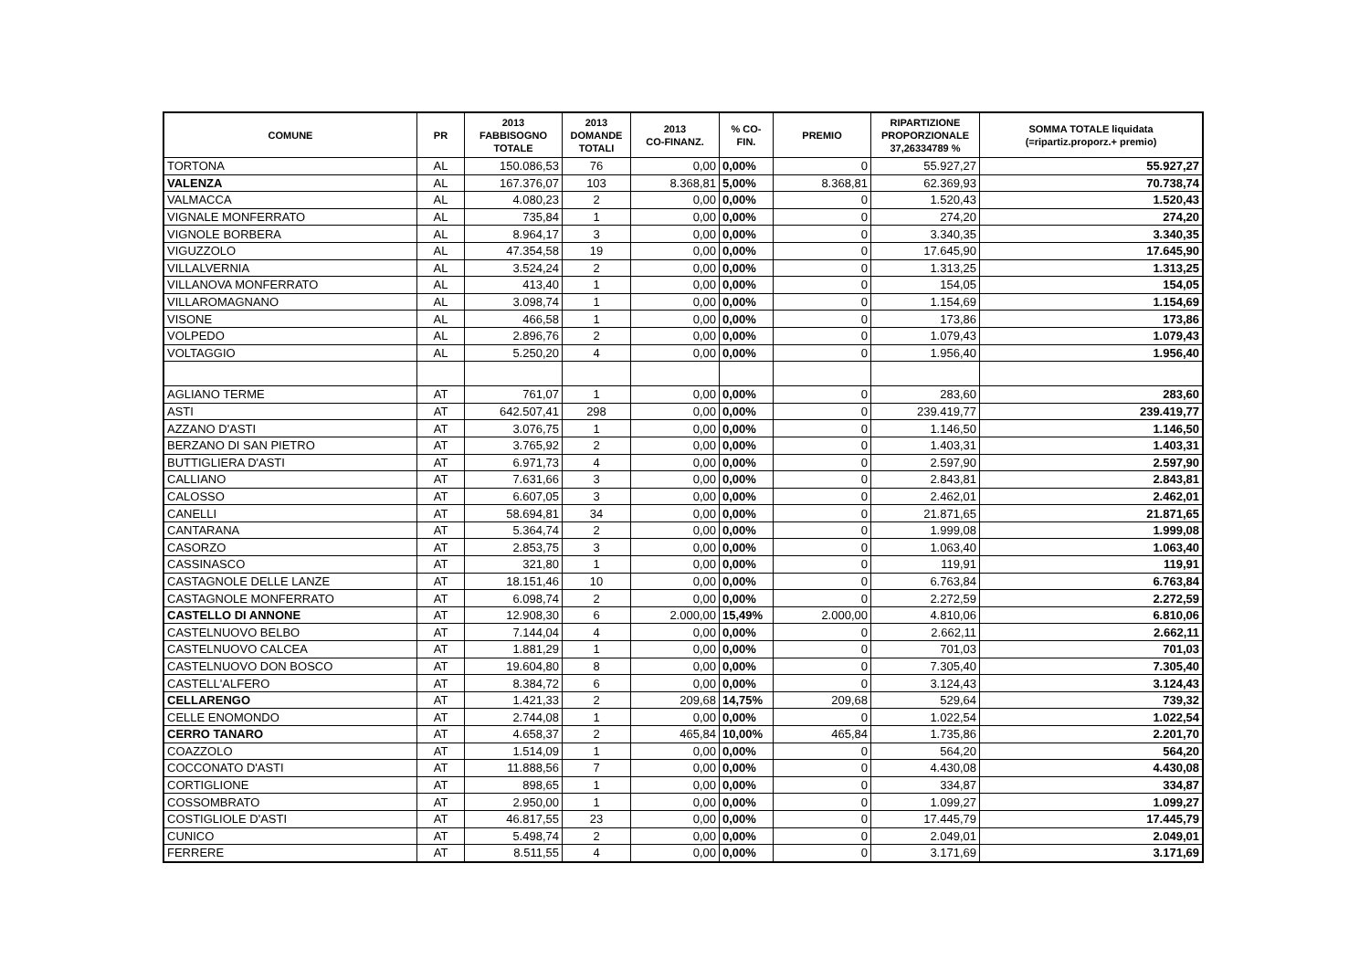| COMUNE | PR | 2013 FABBISOGNO TOTALE | 2013 DOMANDE TOTALI | 2013 CO-FINANZ. | % CO- FIN. | PREMIO | RIPARTIZIONE PROPORZIONALE 37,26334789 % | SOMMA TOTALE liquidata (=ripartiz.proporz.+ premio) |
| --- | --- | --- | --- | --- | --- | --- | --- | --- |
| TORTONA | AL | 150.086,53 | 76 | 0,00 | 0,00% | 0 | 55.927,27 | 55.927,27 |
| VALENZA | AL | 167.376,07 | 103 | 8.368,81 | 5,00% | 8.368,81 | 62.369,93 | 70.738,74 |
| VALMACCA | AL | 4.080,23 | 2 | 0,00 | 0,00% | 0 | 1.520,43 | 1.520,43 |
| VIGNALE MONFERRATO | AL | 735,84 | 1 | 0,00 | 0,00% | 0 | 274,20 | 274,20 |
| VIGNOLE BORBERA | AL | 8.964,17 | 3 | 0,00 | 0,00% | 0 | 3.340,35 | 3.340,35 |
| VIGUZZOLO | AL | 47.354,58 | 19 | 0,00 | 0,00% | 0 | 17.645,90 | 17.645,90 |
| VILLALVERNIA | AL | 3.524,24 | 2 | 0,00 | 0,00% | 0 | 1.313,25 | 1.313,25 |
| VILLANOVA MONFERRATO | AL | 413,40 | 1 | 0,00 | 0,00% | 0 | 154,05 | 154,05 |
| VILLAROMAGNANO | AL | 3.098,74 | 1 | 0,00 | 0,00% | 0 | 1.154,69 | 1.154,69 |
| VISONE | AL | 466,58 | 1 | 0,00 | 0,00% | 0 | 173,86 | 173,86 |
| VOLPEDO | AL | 2.896,76 | 2 | 0,00 | 0,00% | 0 | 1.079,43 | 1.079,43 |
| VOLTAGGIO | AL | 5.250,20 | 4 | 0,00 | 0,00% | 0 | 1.956,40 | 1.956,40 |
| AGLIANO TERME | AT | 761,07 | 1 | 0,00 | 0,00% | 0 | 283,60 | 283,60 |
| ASTI | AT | 642.507,41 | 298 | 0,00 | 0,00% | 0 | 239.419,77 | 239.419,77 |
| AZZANO D'ASTI | AT | 3.076,75 | 1 | 0,00 | 0,00% | 0 | 1.146,50 | 1.146,50 |
| BERZANO DI SAN PIETRO | AT | 3.765,92 | 2 | 0,00 | 0,00% | 0 | 1.403,31 | 1.403,31 |
| BUTTIGLIERA D'ASTI | AT | 6.971,73 | 4 | 0,00 | 0,00% | 0 | 2.597,90 | 2.597,90 |
| CALLIANO | AT | 7.631,66 | 3 | 0,00 | 0,00% | 0 | 2.843,81 | 2.843,81 |
| CALOSSO | AT | 6.607,05 | 3 | 0,00 | 0,00% | 0 | 2.462,01 | 2.462,01 |
| CANELLI | AT | 58.694,81 | 34 | 0,00 | 0,00% | 0 | 21.871,65 | 21.871,65 |
| CANTARANA | AT | 5.364,74 | 2 | 0,00 | 0,00% | 0 | 1.999,08 | 1.999,08 |
| CASORZO | AT | 2.853,75 | 3 | 0,00 | 0,00% | 0 | 1.063,40 | 1.063,40 |
| CASSINASCO | AT | 321,80 | 1 | 0,00 | 0,00% | 0 | 119,91 | 119,91 |
| CASTAGNOLE DELLE LANZE | AT | 18.151,46 | 10 | 0,00 | 0,00% | 0 | 6.763,84 | 6.763,84 |
| CASTAGNOLE MONFERRATO | AT | 6.098,74 | 2 | 0,00 | 0,00% | 0 | 2.272,59 | 2.272,59 |
| CASTELLO DI ANNONE | AT | 12.908,30 | 6 | 2.000,00 | 15,49% | 2.000,00 | 4.810,06 | 6.810,06 |
| CASTELNUOVO BELBO | AT | 7.144,04 | 4 | 0,00 | 0,00% | 0 | 2.662,11 | 2.662,11 |
| CASTELNUOVO CALCEA | AT | 1.881,29 | 1 | 0,00 | 0,00% | 0 | 701,03 | 701,03 |
| CASTELNUOVO DON BOSCO | AT | 19.604,80 | 8 | 0,00 | 0,00% | 0 | 7.305,40 | 7.305,40 |
| CASTELL'ALFERO | AT | 8.384,72 | 6 | 0,00 | 0,00% | 0 | 3.124,43 | 3.124,43 |
| CELLARENGO | AT | 1.421,33 | 2 | 209,68 | 14,75% | 209,68 | 529,64 | 739,32 |
| CELLE ENOMONDO | AT | 2.744,08 | 1 | 0,00 | 0,00% | 0 | 1.022,54 | 1.022,54 |
| CERRO TANARO | AT | 4.658,37 | 2 | 465,84 | 10,00% | 465,84 | 1.735,86 | 2.201,70 |
| COAZZOLO | AT | 1.514,09 | 1 | 0,00 | 0,00% | 0 | 564,20 | 564,20 |
| COCCONATO D'ASTI | AT | 11.888,56 | 7 | 0,00 | 0,00% | 0 | 4.430,08 | 4.430,08 |
| CORTIGLIONE | AT | 898,65 | 1 | 0,00 | 0,00% | 0 | 334,87 | 334,87 |
| COSSOMBRATO | AT | 2.950,00 | 1 | 0,00 | 0,00% | 0 | 1.099,27 | 1.099,27 |
| COSTIGLIOLE D'ASTI | AT | 46.817,55 | 23 | 0,00 | 0,00% | 0 | 17.445,79 | 17.445,79 |
| CUNICO | AT | 5.498,74 | 2 | 0,00 | 0,00% | 0 | 2.049,01 | 2.049,01 |
| FERRERE | AT | 8.511,55 | 4 | 0,00 | 0,00% | 0 | 3.171,69 | 3.171,69 |